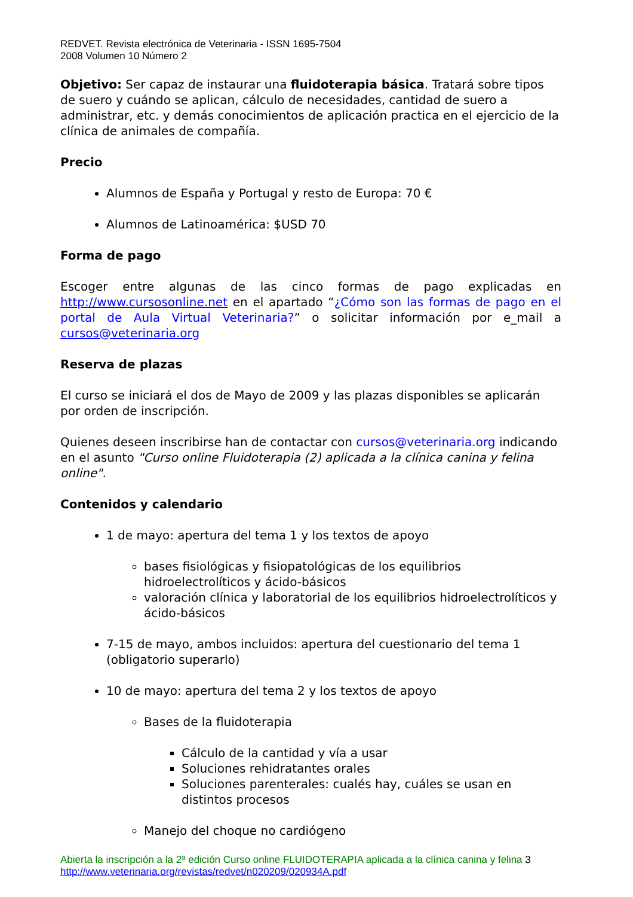REDVET. Revista electrónica de Veterinaria - ISSN 1695-7504
2008 Volumen 10 Número 2
Objetivo: Ser capaz de instaurar una fluidoterapia básica. Tratará sobre tipos de suero y cuándo se aplican, cálculo de necesidades, cantidad de suero a administrar, etc. y demás conocimientos de aplicación practica en el ejercicio de la clínica de animales de compañía.
Precio
Alumnos de España y Portugal y resto de Europa: 70 €
Alumnos de Latinoamérica: $USD 70
Forma de pago
Escoger entre algunas de las cinco formas de pago explicadas en http://www.cursosonline.net en el apartado “¿Cómo son las formas de pago en el portal de Aula Virtual Veterinaria?” o solicitar información por e_mail a cursos@veterinaria.org
Reserva de plazas
El curso se iniciará el dos de Mayo de 2009 y las plazas disponibles se aplicarán por orden de inscripción.
Quienes deseen inscribirse han de contactar con cursos@veterinaria.org indicando en el asunto "Curso online Fluidoterapia (2) aplicada a la clínica canina y felina online".
Contenidos y calendario
1 de mayo: apertura del tema 1 y los textos de apoyo
bases fisiológicas y fisiopatológicas de los equilibrios hidroelectrolíticos y ácido-básicos
valoración clínica y laboratorial de los equilibrios hidroelectrolíticos y ácido-básicos
7-15 de mayo, ambos incluidos: apertura del cuestionario del tema 1 (obligatorio superarlo)
10 de mayo: apertura del tema 2 y los textos de apoyo
Bases de la fluidoterapia
Cálculo de la cantidad y vía a usar
Soluciones rehidratantes orales
Soluciones parenterales: cualés hay, cuáles se usan en distintos procesos
Manejo del choque no cardiógeno
Abierta la inscripción a la 2ª edición Curso online FLUIDOTERAPIA aplicada a la clínica canina y felina 3
http://www.veterinaria.org/revistas/redvet/n020209/020934A.pdf